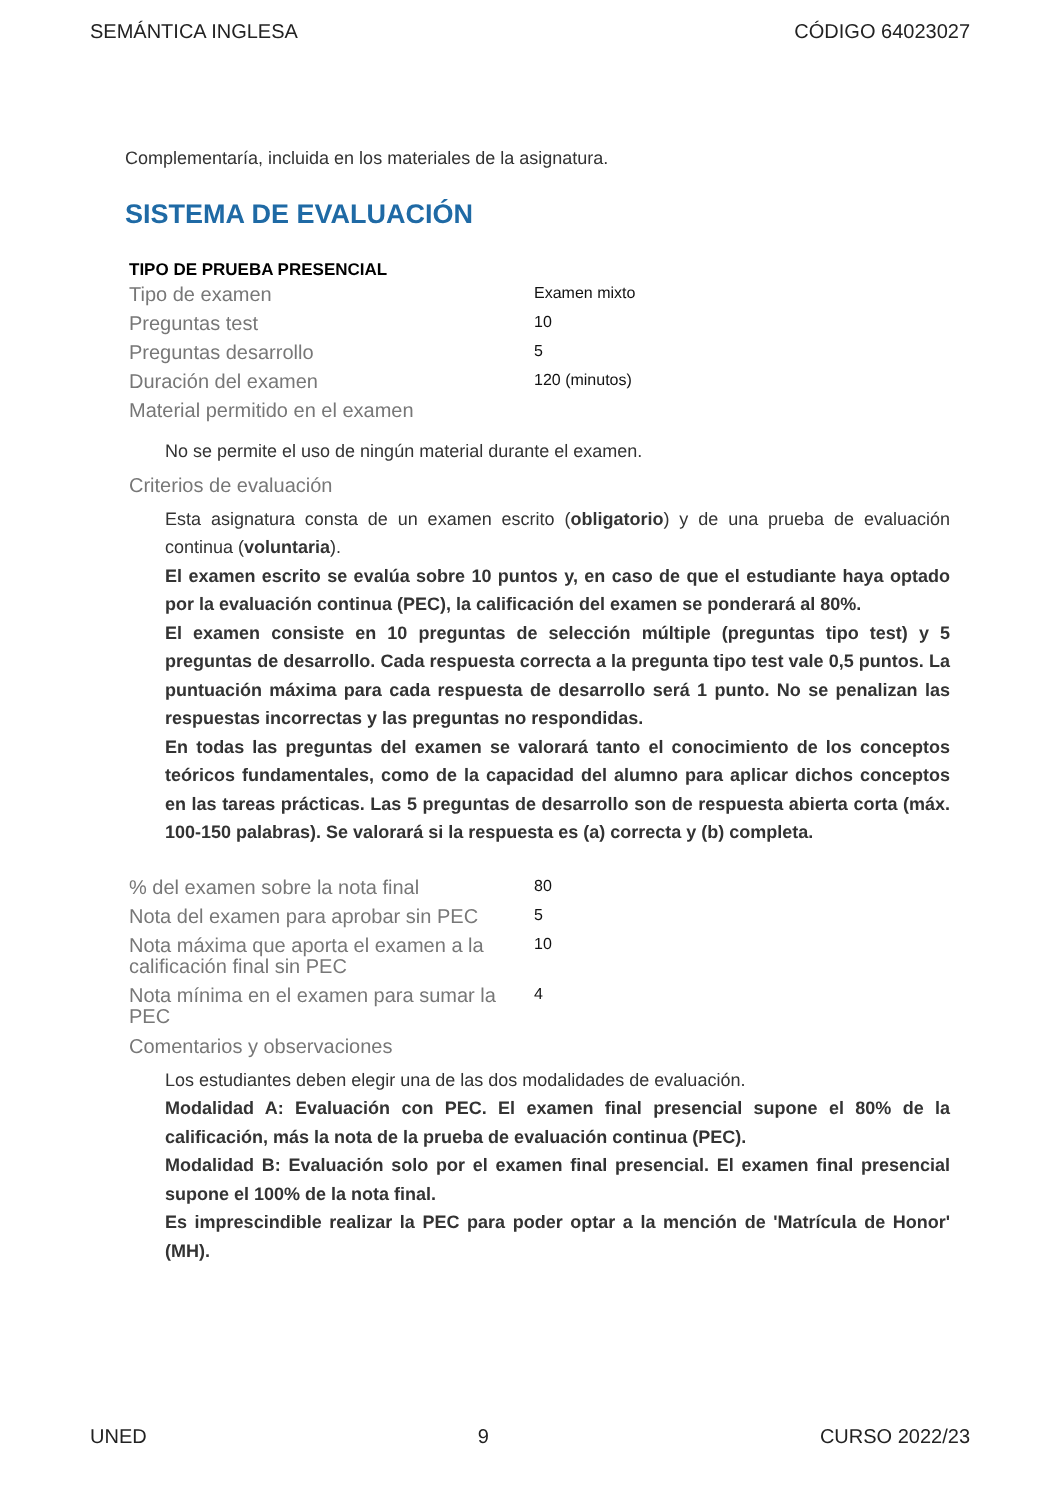SEMÁNTICA INGLESA CÓDIGO 64023027
Complementaría, incluida en los materiales de la asignatura.
SISTEMA DE EVALUACIÓN
TIPO DE PRUEBA PRESENCIAL
| Tipo de examen | Examen mixto |
| Preguntas test | 10 |
| Preguntas desarrollo | 5 |
| Duración del examen | 120 (minutos) |
| Material permitido en el examen | |
No se permite el uso de ningún material durante el examen.
Criterios de evaluación
Esta asignatura consta de un examen escrito (obligatorio) y de una prueba de evaluación continua (voluntaria).
El examen escrito se evalúa sobre 10 puntos y, en caso de que el estudiante haya optado por la evaluación continua (PEC), la calificación del examen se ponderará al 80%.
El examen consiste en 10 preguntas de selección múltiple (preguntas tipo test) y 5 preguntas de desarrollo. Cada respuesta correcta a la pregunta tipo test vale 0,5 puntos. La puntuación máxima para cada respuesta de desarrollo será 1 punto. No se penalizan las respuestas incorrectas y las preguntas no respondidas.
En todas las preguntas del examen se valorará tanto el conocimiento de los conceptos teóricos fundamentales, como de la capacidad del alumno para aplicar dichos conceptos en las tareas prácticas. Las 5 preguntas de desarrollo son de respuesta abierta corta (máx. 100-150 palabras). Se valorará si la respuesta es (a) correcta y (b) completa.
| % del examen sobre la nota final | 80 |
| Nota del examen para aprobar sin PEC | 5 |
| Nota máxima que aporta el examen a la calificación final sin PEC | 10 |
| Nota mínima en el examen para sumar la PEC | 4 |
Comentarios y observaciones
Los estudiantes deben elegir una de las dos modalidades de evaluación.
Modalidad A: Evaluación con PEC. El examen final presencial supone el 80% de la calificación, más la nota de la prueba de evaluación continua (PEC).
Modalidad B: Evaluación solo por el examen final presencial. El examen final presencial supone el 100% de la nota final.
Es imprescindible realizar la PEC para poder optar a la mención de 'Matrícula de Honor' (MH).
UNED 9 CURSO 2022/23